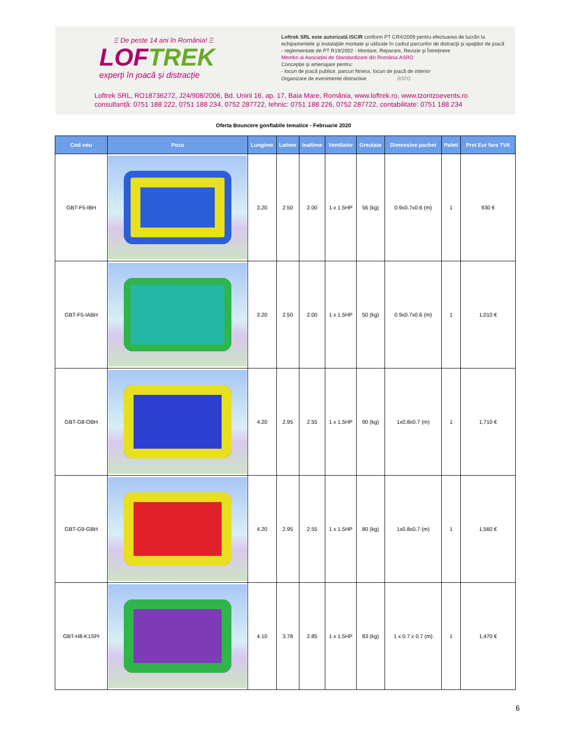Ξ De peste 14 ani în România! Ξ
LOFTREK
experți în joacă și distracție
Loftrek SRL este autorizată ISCIR conform PT CR4/2009 pentru efectuarea de lucrări la echipamentele şi instalaţiile montate şi utilizate în cadrul parcurilor de distracţii şi spaţiilor de joacă - reglementate de PT R19/2002 - Montare, Reparare, Revizie şi Întreţinere
Membri ai Asociației de Standardizare din România ASRO
Concepție și amenajare pentru:
- locuri de joacă publice, parcuri fitness, locuri de joacă de interior
Organizare de evenimente distractive asro
Loftrek SRL, RO18736272, J24/908/2006, Bd. Unirii 16, ap. 17, Baia Mare, România, www.loftrek.ro, www.tzontzoevents.ro
consultanță: 0751 188 222, 0751 188 234, 0752 287722, tehnic: 0751 188 226, 0752 287722, contabilitate: 0751 188 234
Oferta Bouncere gonflabile tematice - Februarie 2020
| Cod nou | Poza | Lungime | Latime | Inaltime | Ventilator | Greutate | Dimensine pachet | Paleti | Pret Eur fara TVA |
| --- | --- | --- | --- | --- | --- | --- | --- | --- | --- |
| GBT-F5-IBH | | 3.20 | 2.50 | 2.00 | 1 x 1.5HP | 56 (kg) | 0.9x0.7x0.6 (m) | 1 | 930 € |
| GBT-F5-IABH | | 3.20 | 2.50 | 2.00 | 1 x 1.5HP | 50 (kg) | 0.9x0.7x0.6 (m) | 1 | 1,010 € |
| GBT-G8-OBH | | 4.20 | 2.95 | 2.55 | 1 x 1.5HP | 90 (kg) | 1x0.8x0.7 (m) | 1 | 1,710 € |
| GBT-G9-GBH | | 4.20 | 2.95 | 2.55 | 1 x 1.5HP | 80 (kg) | 1x0.8x0.7 (m) | 1 | 1,560 € |
| GBT-H8-K1SPI | | 4.10 | 3.78 | 2.85 | 1 x 1.5HP | 83 (kg) | 1 x 0.7 x 0.7 (m) | 1 | 1,470 € |
6